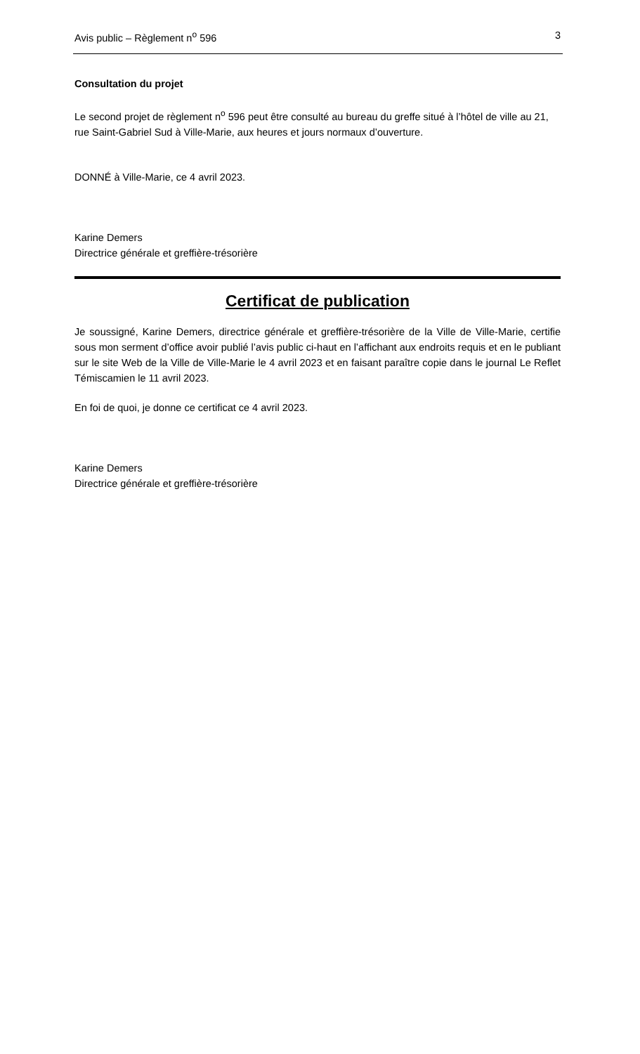Avis public – Règlement n<sup>o</sup> 596 3
Consultation du projet
Le second projet de règlement n<sup>o</sup> 596 peut être consulté au bureau du greffe situé à l’hôtel de ville au 21, rue Saint-Gabriel Sud à Ville-Marie, aux heures et jours normaux d’ouverture.
DONNÉ à Ville-Marie, ce 4 avril 2023.
Karine Demers
Directrice générale et greffière-trésorière
Certificat de publication
Je soussigné, Karine Demers, directrice générale et greffière-trésorière de la Ville de Ville-Marie, certifie sous mon serment d’office avoir publié l’avis public ci-haut en l’affichant aux endroits requis et en le publiant sur le site Web de la Ville de Ville-Marie le 4 avril 2023 et en faisant paraître copie dans le journal Le Reflet Témiscamien le 11 avril 2023.
En foi de quoi, je donne ce certificat ce 4 avril 2023.
Karine Demers
Directrice générale et greffière-trésorière